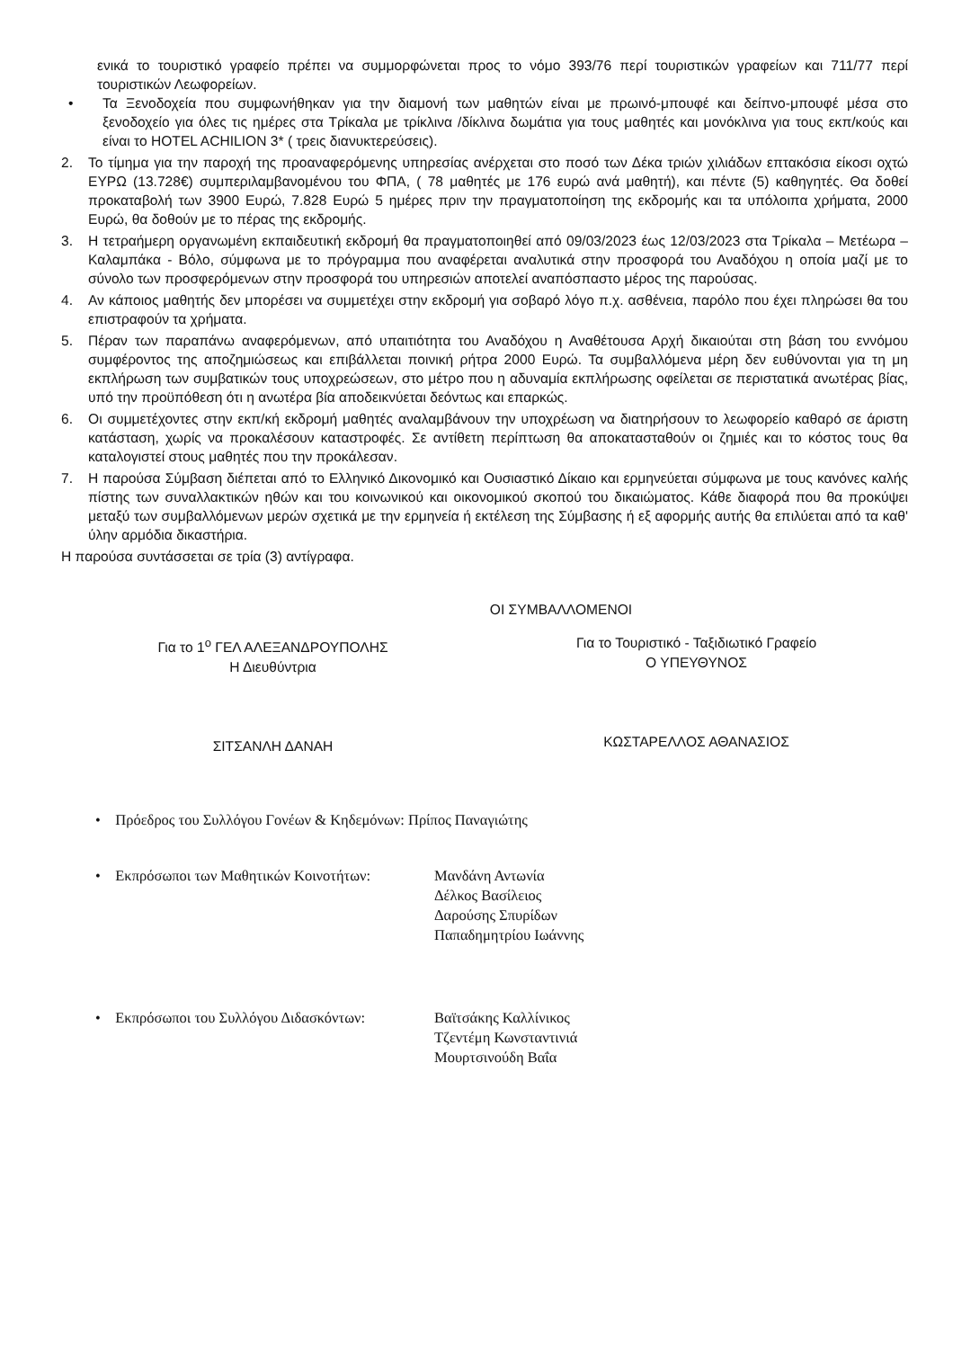ενικά το τουριστικό γραφείο πρέπει να συμμορφώνεται προς το νόμο 393/76 περί τουριστικών γραφείων και 711/77 περί τουριστικών Λεωφορείων.
• Τα Ξενοδοχεία που συμφωνήθηκαν για την διαμονή των μαθητών είναι με πρωινό-μπουφέ και δείπνο-μπουφέ μέσα στο ξενοδοχείο για όλες τις ημέρες στα Τρίκαλα με τρίκλινα /δίκλινα δωμάτια για τους μαθητές και μονόκλινα για τους εκπ/κούς και είναι το HOTEL ACHILION 3* ( τρεις διανυκτερεύσεις).
2. Το τίμημα για την παροχή της προαναφερόμενης υπηρεσίας ανέρχεται στο ποσό των Δέκα τριών χιλιάδων επτακόσια είκοσι οχτώ ΕΥΡΩ (13.728€) συμπεριλαμβανομένου του ΦΠΑ, ( 78 μαθητές με 176 ευρώ ανά μαθητή), και πέντε (5) καθηγητές. Θα δοθεί προκαταβολή των 3900 Ευρώ, 7.828 Ευρώ 5 ημέρες πριν την πραγματοποίηση της εκδρομής και τα υπόλοιπα χρήματα, 2000 Ευρώ, θα δοθούν με το πέρας της εκδρομής.
3. Η τετραήμερη οργανωμένη εκπαιδευτική εκδρομή θα πραγματοποιηθεί από 09/03/2023 έως 12/03/2023 στα Τρίκαλα – Μετέωρα – Καλαμπάκα - Βόλο, σύμφωνα με το πρόγραμμα που αναφέρεται αναλυτικά στην προσφορά του Αναδόχου η οποία μαζί με το σύνολο των προσφερόμενων στην προσφορά του υπηρεσιών αποτελεί αναπόσπαστο μέρος της παρούσας.
4. Αν κάποιος μαθητής δεν μπορέσει να συμμετέχει στην εκδρομή για σοβαρό λόγο π.χ. ασθένεια, παρόλο που έχει πληρώσει θα του επιστραφούν τα χρήματα.
5. Πέραν των παραπάνω αναφερόμενων, από υπαιτιότητα του Αναδόχου η Αναθέτουσα Αρχή δικαιούται στη βάση του εννόμου συμφέροντος της αποζημιώσεως και επιβάλλεται ποινική ρήτρα 2000 Ευρώ. Τα συμβαλλόμενα μέρη δεν ευθύνονται για τη μη εκπλήρωση των συμβατικών τους υποχρεώσεων, στο μέτρο που η αδυναμία εκπλήρωσης οφείλεται σε περιστατικά ανωτέρας βίας, υπό την προϋπόθεση ότι η ανωτέρα βία αποδεικνύεται δεόντως και επαρκώς.
6. Οι συμμετέχοντες στην εκπ/κή εκδρομή μαθητές αναλαμβάνουν την υποχρέωση να διατηρήσουν το λεωφορείο καθαρό σε άριστη κατάσταση, χωρίς να προκαλέσουν καταστροφές. Σε αντίθετη περίπτωση θα αποκατασταθούν οι ζημιές και το κόστος τους θα καταλογιστεί στους μαθητές που την προκάλεσαν.
7. Η παρούσα Σύμβαση διέπεται από το Ελληνικό Δικονομικό και Ουσιαστικό Δίκαιο και ερμηνεύεται σύμφωνα με τους κανόνες καλής πίστης των συναλλακτικών ηθών και του κοινωνικού και οικονομικού σκοπού του δικαιώματος. Κάθε διαφορά που θα προκύψει μεταξύ των συμβαλλόμενων μερών σχετικά με την ερμηνεία ή εκτέλεση της Σύμβασης ή εξ αφορμής αυτής θα επιλύεται από τα καθ' ύλην αρμόδια δικαστήρια.
Η παρούσα συντάσσεται σε τρία (3) αντίγραφα.
ΟΙ ΣΥΜΒΑΛΛΟΜΕΝΟΙ
Για το 1<sup>ο</sup> ΓΕΛ ΑΛΕΞΑΝΔΡΟΥΠΟΛΗΣ
Η Διευθύντρια
ΣΙΤΣΑΝΛΗ ΔΑΝΑΗ
Για το Τουριστικό - Ταξιδιωτικό Γραφείο
Ο ΥΠΕΥΘΥΝΟΣ
ΚΩΣΤΑΡΕΛΛΟΣ ΑΘΑΝΑΣΙΟΣ
• Πρόεδρος του Συλλόγου Γονέων & Κηδεμόνων: Πρίπος Παναγιώτης
• Εκπρόσωποι των Μαθητικών Κοινοτήτων: Μανδάνη Αντωνία
Δέλκος Βασίλειος
Δαρούσης Σπυρίδων
Παπαδημητρίου Ιωάννης
• Εκπρόσωποι του Συλλόγου Διδασκόντων: Βαϊτσάκης Καλλίνικος
Τζεντέμη Κωνσταντινιά
Μουρτσινούδη Βαΐα